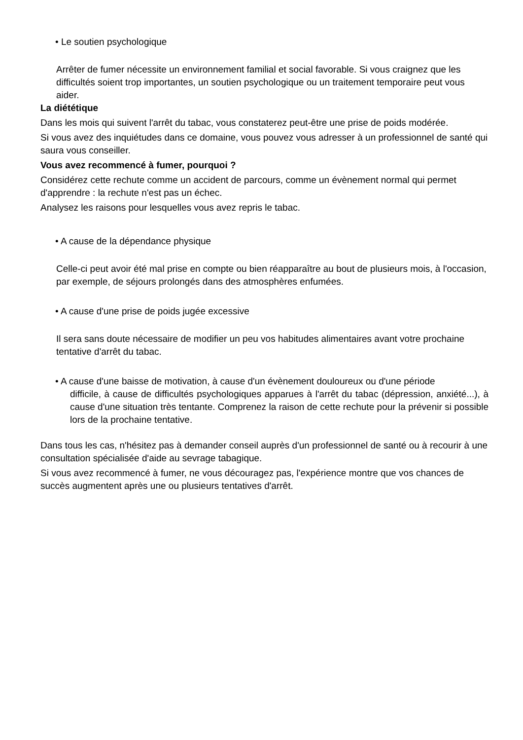• Le soutien psychologique
Arrêter de fumer nécessite un environnement familial et social favorable. Si vous craignez que les difficultés soient trop importantes, un soutien psychologique ou un traitement temporaire peut vous aider.
La diététique
Dans les mois qui suivent l'arrêt du tabac, vous constaterez peut-être une prise de poids modérée.
Si vous avez des inquiétudes dans ce domaine, vous pouvez vous adresser à un professionnel de santé qui saura vous conseiller.
Vous avez recommencé à fumer, pourquoi ?
Considérez cette rechute comme un accident de parcours, comme un évènement normal qui permet d'apprendre : la rechute n'est pas un échec.
Analysez les raisons pour lesquelles vous avez repris le tabac.
• A cause de la dépendance physique
Celle-ci peut avoir été mal prise en compte ou bien réapparaître au bout de plusieurs mois, à l'occasion, par exemple, de séjours prolongés dans des atmosphères enfumées.
• A cause d'une prise de poids jugée excessive
Il sera sans doute nécessaire de modifier un peu vos habitudes alimentaires avant votre prochaine tentative d'arrêt du tabac.
• A cause d'une baisse de motivation, à cause d'un évènement douloureux ou d'une période
difficile, à cause de difficultés psychologiques apparues à l'arrêt du tabac (dépression, anxiété...), à cause d'une situation très tentante. Comprenez la raison de cette rechute pour la prévenir si possible lors de la prochaine tentative.
Dans tous les cas, n'hésitez pas à demander conseil auprès d'un professionnel de santé ou à recourir à une consultation spécialisée d'aide au sevrage tabagique.
Si vous avez recommencé à fumer, ne vous découragez pas, l'expérience montre que vos chances de succès augmentent après une ou plusieurs tentatives d'arrêt.